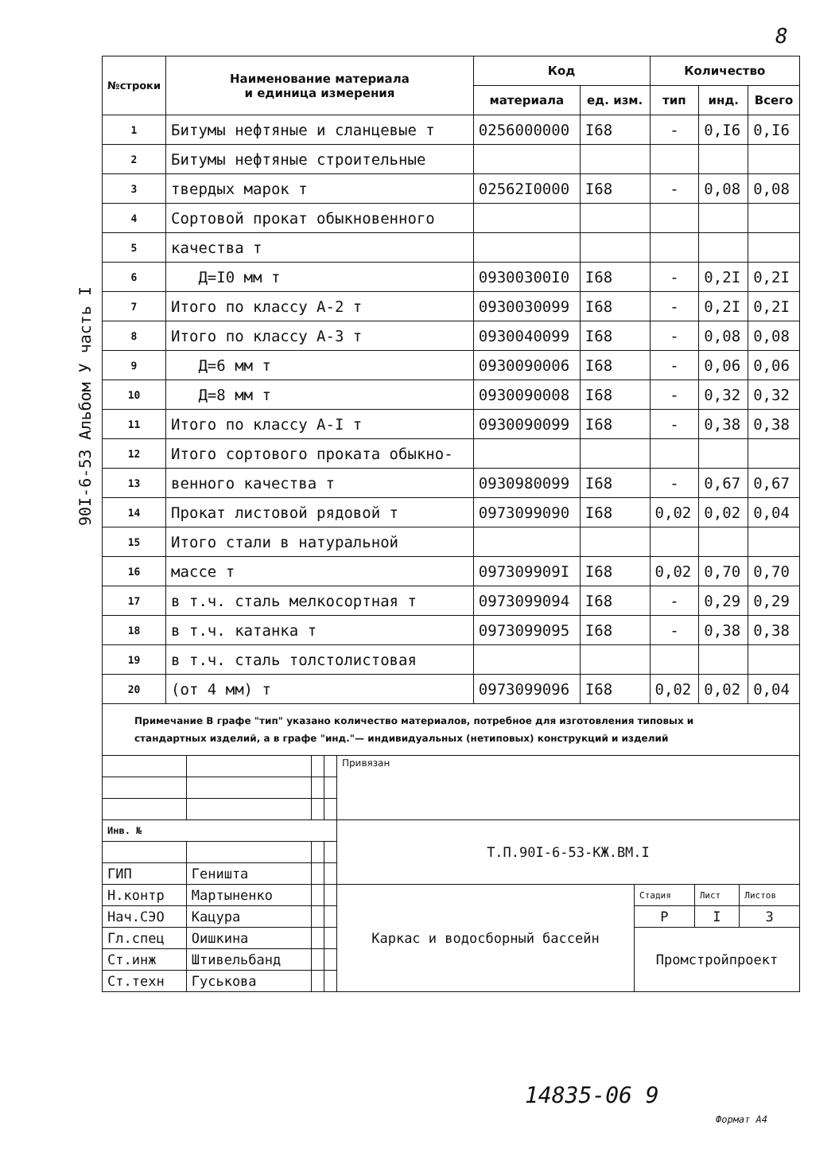8
90I-6-53 Альбом У часть I
| №строки | Наименование материала и единица измерения | Код | | Количество | | |
| --- | --- | --- | --- | --- | --- | --- |
| | | материала | ед. изм. | тип | инд. | Всего |
| 1 | Битумы нефтяные и сланцевые т | 0256000000 | I68 | - | 0,I6 | 0,I6 |
| 2 | Битумы нефтяные строительные | | | | | |
| 3 | твердых марок т | 02562I0000 | I68 | - | 0,08 | 0,08 |
| 4 | Сортовой прокат обыкновенного | | | | | |
| 5 | качества т | | | | | |
| 6 | Д=I0 мм т | 09300300I0 | I68 | - | 0,2I | 0,2I |
| 7 | Итого по классу А-2 т | 0930030099 | I68 | - | 0,2I | 0,2I |
| 8 | Итого по классу А-3 т | 0930040099 | I68 | - | 0,08 | 0,08 |
| 9 | Д=6 мм т | 0930090006 | I68 | - | 0,06 | 0,06 |
| 10 | Д=8 мм т | 0930090008 | I68 | - | 0,32 | 0,32 |
| 11 | Итого по классу А-I т | 0930090099 | I68 | - | 0,38 | 0,38 |
| 12 | Итого сортового проката обыкно- | | | | | |
| 13 | венного качества т | 0930980099 | I68 | - | 0,67 | 0,67 |
| 14 | Прокат листовой рядовой т | 0973099090 | I68 | 0,02 | 0,02 | 0,04 |
| 15 | Итого стали в натуральной | | | | | |
| 16 | массе т | 097309909I | I68 | 0,02 | 0,70 | 0,70 |
| 17 | в т.ч. сталь мелкосортная т | 0973099094 | I68 | - | 0,29 | 0,29 |
| 18 | в т.ч. катанка т | 0973099095 | I68 | - | 0,38 | 0,38 |
| 19 | в т.ч. сталь толстолистовая | | | | | |
| 20 | (от 4 мм) т | 0973099096 | I68 | 0,02 | 0,02 | 0,04 |
Примечание В графе "тип" указано количество материалов, потребное для изготовления типовых и стандартных изделий, а в графе "инд."— индивидуальных (нетиповых) конструкций и изделий
| | | | | Привязан | | | |
| Инв. № | | | | Т.П.90I-6-53-КЖ.ВМ.I | | | |
| ГИП | Геништа | | | | | | |
| Н.контр | Мартыненко | | | Каркас и водосборный бассейн | Стадия | Лист | Листов |
| Нач.СЭО | Кацура | | | | Р | I | 3 |
| Гл.спец | Оишкина | | | | Промстройпроект | | |
| Ст.инж | Штивельбанд | | | | | | |
| Ст.техн | Гуськова | | | | | | |
14835-06 9
Формат А4